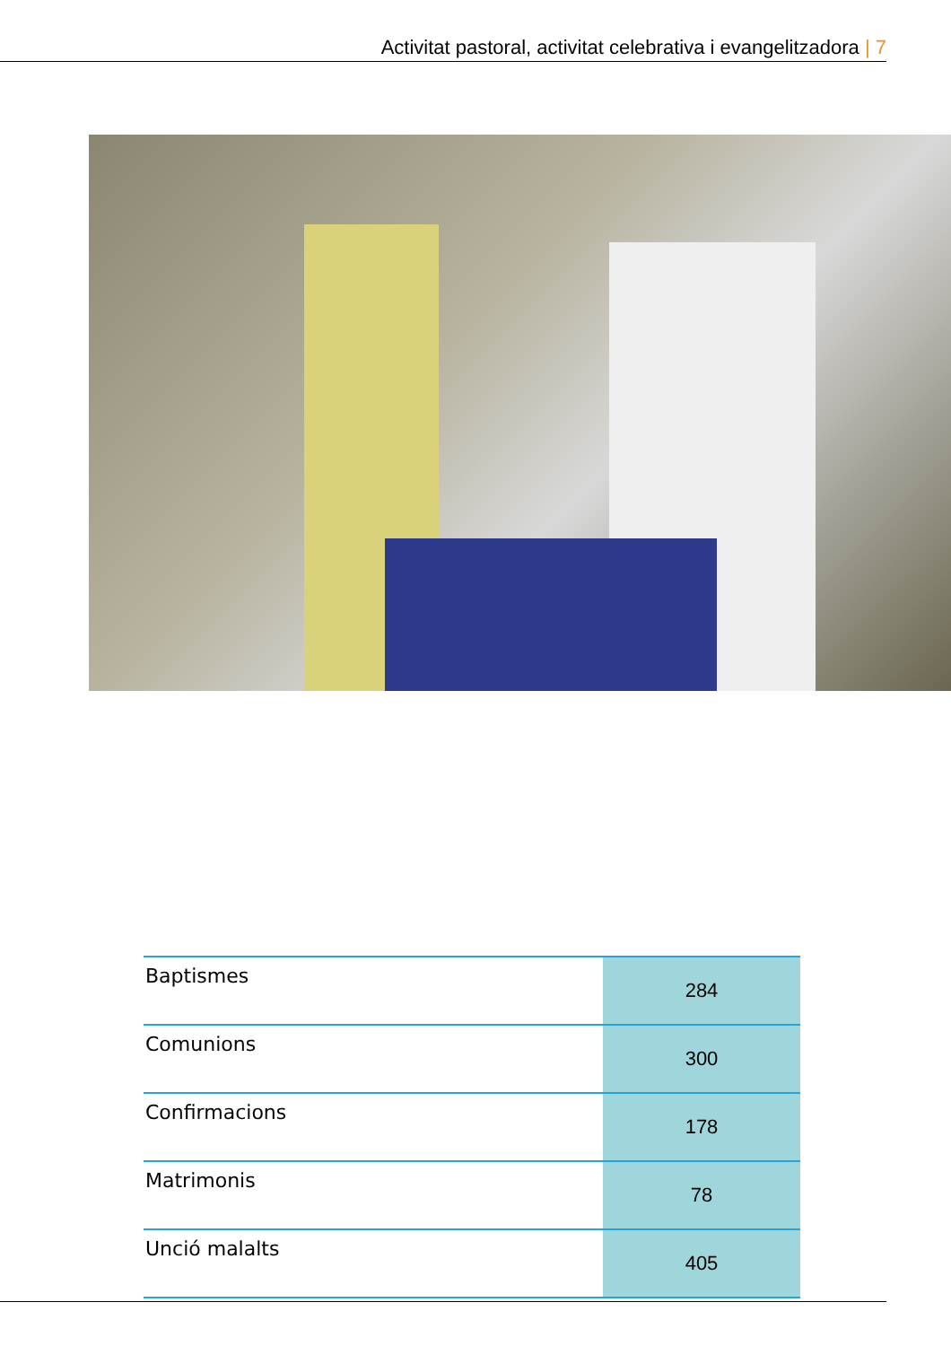Activitat pastoral, activitat celebrativa i evangelitzadora | 7
| Baptismes | 284 |
| Comunions | 300 |
| Confirmacions | 178 |
| Matrimonis | 78 |
| Unció malalts | 405 |